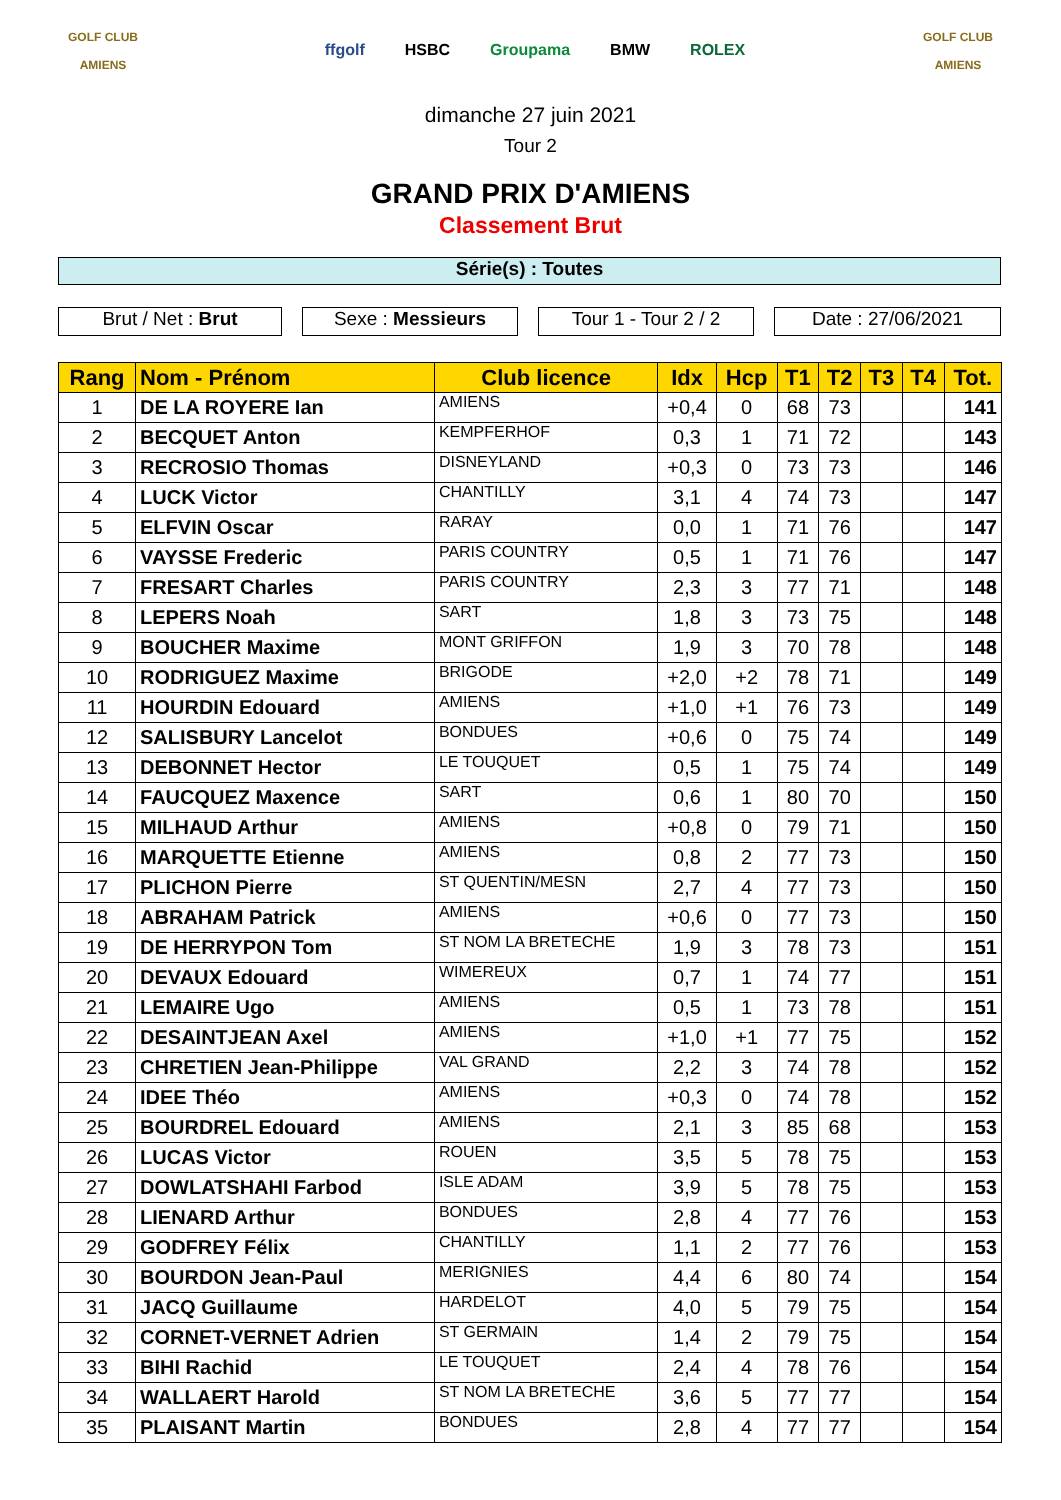GOLF CLUB
AMIENS
ffgolf HSBC Groupama BMW ROLEX
GOLF CLUB
AMIENS
dimanche 27 juin 2021
Tour 2
GRAND PRIX D'AMIENS
Classement Brut
Série(s) : Toutes
Brut / Net : Brut Sexe : Messieurs Tour 1 - Tour 2 / 2
Date : 27/06/2021
| Rang | Nom - Prénom | Club licence | Idx | Hcp | T1 | T2 | T3 | T4 | Tot. |
| --- | --- | --- | --- | --- | --- | --- | --- | --- | --- |
| 1 | DE LA ROYERE Ian | AMIENS | +0,4 | 0 | 68 | 73 | | | 141 |
| 2 | BECQUET Anton | KEMPFERHOF | 0,3 | 1 | 71 | 72 | | | 143 |
| 3 | RECROSIO Thomas | DISNEYLAND | +0,3 | 0 | 73 | 73 | | | 146 |
| 4 | LUCK Victor | CHANTILLY | 3,1 | 4 | 74 | 73 | | | 147 |
| 5 | ELFVIN Oscar | RARAY | 0,0 | 1 | 71 | 76 | | | 147 |
| 6 | VAYSSE Frederic | PARIS COUNTRY | 0,5 | 1 | 71 | 76 | | | 147 |
| 7 | FRESART Charles | PARIS COUNTRY | 2,3 | 3 | 77 | 71 | | | 148 |
| 8 | LEPERS Noah | SART | 1,8 | 3 | 73 | 75 | | | 148 |
| 9 | BOUCHER Maxime | MONT GRIFFON | 1,9 | 3 | 70 | 78 | | | 148 |
| 10 | RODRIGUEZ Maxime | BRIGODE | +2,0 | +2 | 78 | 71 | | | 149 |
| 11 | HOURDIN Edouard | AMIENS | +1,0 | +1 | 76 | 73 | | | 149 |
| 12 | SALISBURY Lancelot | BONDUES | +0,6 | 0 | 75 | 74 | | | 149 |
| 13 | DEBONNET Hector | LE TOUQUET | 0,5 | 1 | 75 | 74 | | | 149 |
| 14 | FAUCQUEZ Maxence | SART | 0,6 | 1 | 80 | 70 | | | 150 |
| 15 | MILHAUD Arthur | AMIENS | +0,8 | 0 | 79 | 71 | | | 150 |
| 16 | MARQUETTE Etienne | AMIENS | 0,8 | 2 | 77 | 73 | | | 150 |
| 17 | PLICHON Pierre | ST QUENTIN/MESN | 2,7 | 4 | 77 | 73 | | | 150 |
| 18 | ABRAHAM Patrick | AMIENS | +0,6 | 0 | 77 | 73 | | | 150 |
| 19 | DE HERRYPON Tom | ST NOM LA BRETECHE | 1,9 | 3 | 78 | 73 | | | 151 |
| 20 | DEVAUX Edouard | WIMEREUX | 0,7 | 1 | 74 | 77 | | | 151 |
| 21 | LEMAIRE Ugo | AMIENS | 0,5 | 1 | 73 | 78 | | | 151 |
| 22 | DESAINTJEAN Axel | AMIENS | +1,0 | +1 | 77 | 75 | | | 152 |
| 23 | CHRETIEN Jean-Philippe | VAL GRAND | 2,2 | 3 | 74 | 78 | | | 152 |
| 24 | IDEE Théo | AMIENS | +0,3 | 0 | 74 | 78 | | | 152 |
| 25 | BOURDREL Edouard | AMIENS | 2,1 | 3 | 85 | 68 | | | 153 |
| 26 | LUCAS Victor | ROUEN | 3,5 | 5 | 78 | 75 | | | 153 |
| 27 | DOWLATSHAHI Farbod | ISLE ADAM | 3,9 | 5 | 78 | 75 | | | 153 |
| 28 | LIENARD Arthur | BONDUES | 2,8 | 4 | 77 | 76 | | | 153 |
| 29 | GODFREY Félix | CHANTILLY | 1,1 | 2 | 77 | 76 | | | 153 |
| 30 | BOURDON Jean-Paul | MERIGNIES | 4,4 | 6 | 80 | 74 | | | 154 |
| 31 | JACQ Guillaume | HARDELOT | 4,0 | 5 | 79 | 75 | | | 154 |
| 32 | CORNET-VERNET Adrien | ST GERMAIN | 1,4 | 2 | 79 | 75 | | | 154 |
| 33 | BIHI Rachid | LE TOUQUET | 2,4 | 4 | 78 | 76 | | | 154 |
| 34 | WALLAERT Harold | ST NOM LA BRETECHE | 3,6 | 5 | 77 | 77 | | | 154 |
| 35 | PLAISANT Martin | BONDUES | 2,8 | 4 | 77 | 77 | | | 154 |